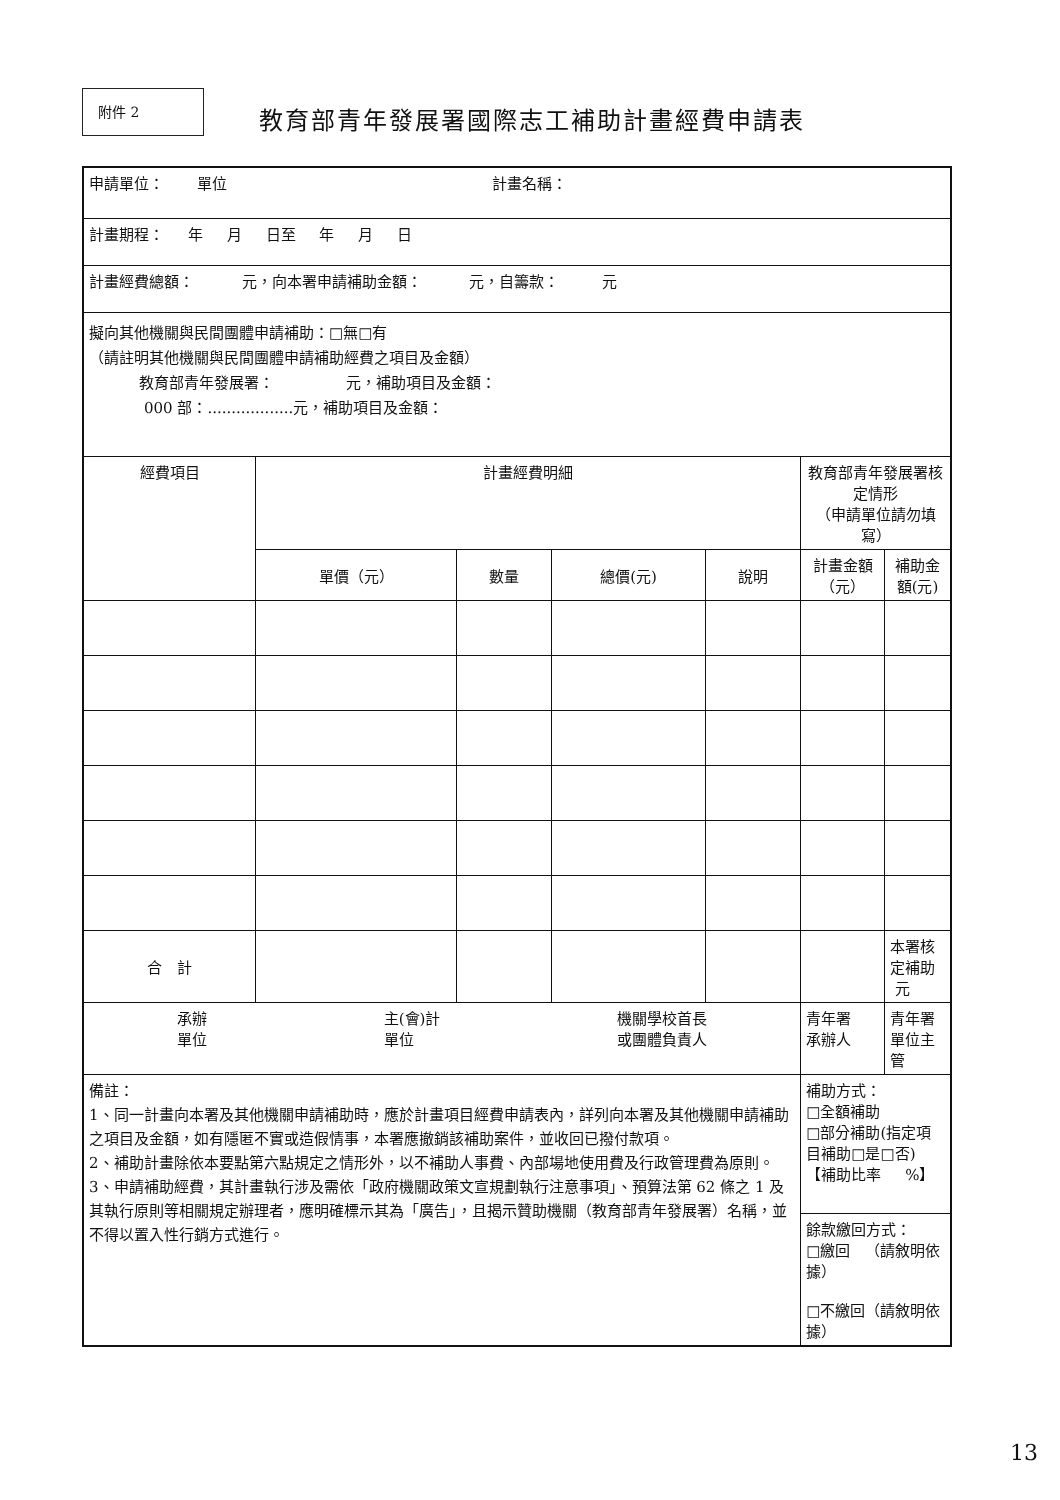附件 2
教育部青年發展署國際志工補助計畫經費申請表
| 申請單位： 單位 計畫名稱： | | | | | | |
| 計畫期程： 年 月 日至 年 月 日 | | | | | | |
| 計畫經費總額： 元，向本署申請補助金額： 元，自籌款： 元 | | | | | | |
| 擬向其他機關與民間團體申請補助：□無□有 （請註明其他機關與民間團體申請補助經費之項目及金額） 教育部青年發展署： 元，補助項目及金額： 000 部：..................元，補助項目及金額： | | | | | | |
| 經費項目 | 計畫經費明細 | | | | 教育部青年發展署核定情形 （申請單位請勿填寫） | |
| | 單價（元） | 數量 | 總價(元) | 說明 | 計畫金額（元） | 補助金額(元) |
| 合 計 | | | | | | 本署核定補助 元 |
| 承辦 單位 主(會)計 單位 機關學校首長 或團體負責人 | | | | | 青年署 承辦人 | 青年署 單位主管 |
| 備註： 1、同一計畫向本署及其他機關申請補助時，應於計畫項目經費申請表內，詳列向本署及其他機關申請補助之項目及金額，如有隱匿不實或造假情事，本署應撤銷該補助案件，並收回已撥付款項。 2、補助計畫除依本要點第六點規定之情形外，以不補助人事費、內部場地使用費及行政管理費為原則。 3、申請補助經費，其計畫執行涉及需依「政府機關政策文宣規劃執行注意事項」、預算法第 62 條之 1 及其執行原則等相關規定辦理者，應明確標示其為「廣告」，且揭示贊助機關（教育部青年發展署）名稱，並不得以置入性行銷方式進行。 | | | | | 補助方式： □全額補助 □部分補助(指定項目補助□是□否) 【補助比率 %】 | |
| | | | | | 餘款繳回方式： □繳回 （請敘明依據） □不繳回（請敘明依據） | |
13